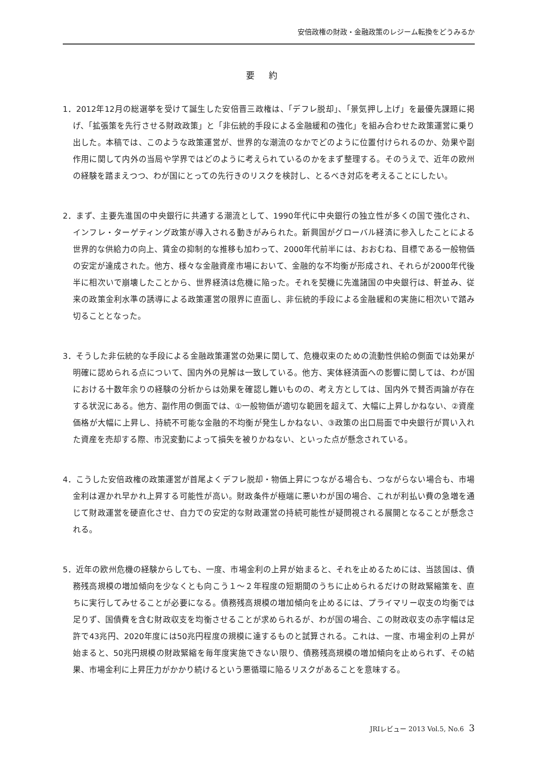安倍政権の財政・金融政策のレジーム転換をどうみるか
要約
1．2012年12月の総選挙を受けて誕生した安倍晋三政権は、「デフレ脱却」、「景気押し上げ」を最優先課題に掲げ、「拡張策を先行させる財政政策」と「非伝統的手段による金融緩和の強化」を組み合わせた政策運営に乗り出した。本稿では、このような政策運営が、世界的な潮流のなかでどのように位置付けられるのか、効果や副作用に関して内外の当局や学界ではどのように考えられているのかをまず整理する。そのうえで、近年の欧州の経験を踏まえつつ、わが国にとっての先行きのリスクを検討し、とるべき対応を考えることにしたい。
2．まず、主要先進国の中央銀行に共通する潮流として、1990年代に中央銀行の独立性が多くの国で強化され、インフレ・ターゲティング政策が導入される動きがみられた。新興国がグローバル経済に参入したことによる世界的な供給力の向上、賃金の抑制的な推移も加わって、2000年代前半には、おおむね、目標である一般物価の安定が達成された。他方、様々な金融資産市場において、金融的な不均衡が形成され、それらが2000年代後半に相次いで崩壊したことから、世界経済は危機に陥った。それを契機に先進諸国の中央銀行は、軒並み、従来の政策金利水準の誘導による政策運営の限界に直面し、非伝統的手段による金融緩和の実施に相次いで踏み切ることとなった。
3．そうした非伝統的な手段による金融政策運営の効果に関して、危機収束のための流動性供給の側面では効果が明確に認められる点について、国内外の見解は一致している。他方、実体経済面への影響に関しては、わが国における十数年余りの経験の分析からは効果を確認し難いものの、考え方としては、国内外で賛否両論が存在する状況にある。他方、副作用の側面では、①一般物価が適切な範囲を超えて、大幅に上昇しかねない、②資産価格が大幅に上昇し、持続不可能な金融的不均衡が発生しかねない、③政策の出口局面で中央銀行が買い入れた資産を売却する際、市況変動によって損失を被りかねない、といった点が懸念されている。
4．こうした安倍政権の政策運営が首尾よくデフレ脱却・物価上昇につながる場合も、つながらない場合も、市場金利は遅かれ早かれ上昇する可能性が高い。財政条件が極端に悪いわが国の場合、これが利払い費の急増を通じて財政運営を硬直化させ、自力での安定的な財政運営の持続可能性が疑問視される展開となることが懸念される。
5．近年の欧州危機の経験からしても、一度、市場金利の上昇が始まると、それを止めるためには、当該国は、債務残高規模の増加傾向を少なくとも向こう１～２年程度の短期間のうちに止められるだけの財政緊縮策を、直ちに実行してみせることが必要になる。債務残高規模の増加傾向を止めるには、プライマリー収支の均衡では足りず、国債費を含む財政収支を均衡させることが求められるが、わが国の場合、この財政収支の赤字幅は足許で43兆円、2020年度には50兆円程度の規模に達するものと試算される。これは、一度、市場金利の上昇が始まると、50兆円規模の財政緊縮を毎年度実施できない限り、債務残高規模の増加傾向を止められず、その結果、市場金利に上昇圧力がかかり続けるという悪循環に陥るリスクがあることを意味する。
JRIレビュー 2013 Vol.5, No.6 3